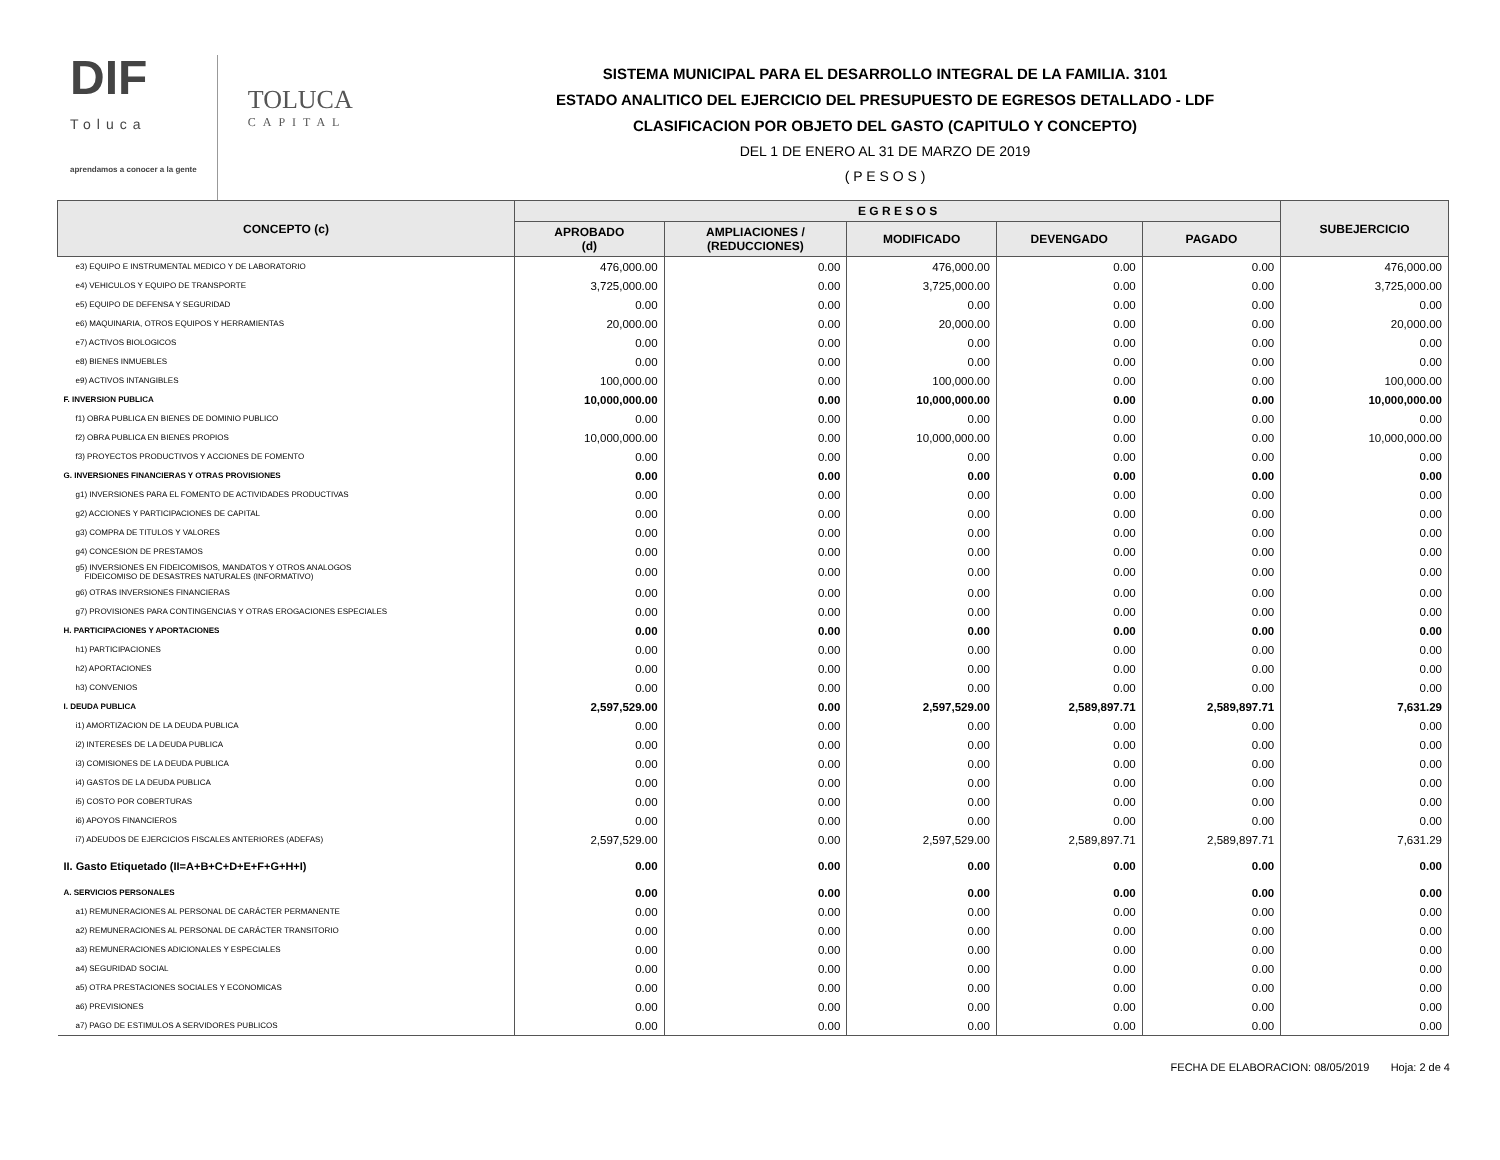DIF
Toluca
aprendamos a conocer a la gente
TOLUCA
CAPITAL
SISTEMA MUNICIPAL PARA EL DESARROLLO INTEGRAL DE LA FAMILIA. 3101
ESTADO ANALITICO DEL EJERCICIO DEL PRESUPUESTO DE EGRESOS DETALLADO - LDF
CLASIFICACION POR OBJETO DEL GASTO (CAPITULO Y CONCEPTO)
DEL 1 DE ENERO AL 31 DE MARZO DE 2019
( P E S O S )
| CONCEPTO (c) | E G R E S O S | | | | | SUBEJERCICIO |
| --- | --- | --- | --- | --- | --- | --- |
| | APROBADO (d) | AMPLIACIONES / (REDUCCIONES) | MODIFICADO | DEVENGADO | PAGADO | |
| e3) EQUIPO E INSTRUMENTAL MEDICO Y DE LABORATORIO | 476,000.00 | 0.00 | 476,000.00 | 0.00 | 0.00 | 476,000.00 |
| e4) VEHICULOS Y EQUIPO DE TRANSPORTE | 3,725,000.00 | 0.00 | 3,725,000.00 | 0.00 | 0.00 | 3,725,000.00 |
| e5) EQUIPO DE DEFENSA Y SEGURIDAD | 0.00 | 0.00 | 0.00 | 0.00 | 0.00 | 0.00 |
| e6) MAQUINARIA, OTROS EQUIPOS Y HERRAMIENTAS | 20,000.00 | 0.00 | 20,000.00 | 0.00 | 0.00 | 20,000.00 |
| e7) ACTIVOS BIOLOGICOS | 0.00 | 0.00 | 0.00 | 0.00 | 0.00 | 0.00 |
| e8) BIENES INMUEBLES | 0.00 | 0.00 | 0.00 | 0.00 | 0.00 | 0.00 |
| e9) ACTIVOS INTANGIBLES | 100,000.00 | 0.00 | 100,000.00 | 0.00 | 0.00 | 100,000.00 |
| F. INVERSION PUBLICA | 10,000,000.00 | 0.00 | 10,000,000.00 | 0.00 | 0.00 | 10,000,000.00 |
| f1) OBRA PUBLICA EN BIENES DE DOMINIO PUBLICO | 0.00 | 0.00 | 0.00 | 0.00 | 0.00 | 0.00 |
| f2) OBRA PUBLICA EN BIENES PROPIOS | 10,000,000.00 | 0.00 | 10,000,000.00 | 0.00 | 0.00 | 10,000,000.00 |
| f3) PROYECTOS PRODUCTIVOS Y ACCIONES DE FOMENTO | 0.00 | 0.00 | 0.00 | 0.00 | 0.00 | 0.00 |
| G. INVERSIONES FINANCIERAS Y OTRAS PROVISIONES | 0.00 | 0.00 | 0.00 | 0.00 | 0.00 | 0.00 |
| g1) INVERSIONES PARA EL FOMENTO DE ACTIVIDADES PRODUCTIVAS | 0.00 | 0.00 | 0.00 | 0.00 | 0.00 | 0.00 |
| g2) ACCIONES Y PARTICIPACIONES DE CAPITAL | 0.00 | 0.00 | 0.00 | 0.00 | 0.00 | 0.00 |
| g3) COMPRA DE TITULOS Y VALORES | 0.00 | 0.00 | 0.00 | 0.00 | 0.00 | 0.00 |
| g4) CONCESION DE PRESTAMOS | 0.00 | 0.00 | 0.00 | 0.00 | 0.00 | 0.00 |
| g5) INVERSIONES EN FIDEICOMISOS, MANDATOS Y OTROS ANALOGOS FIDEICOMISO DE DESASTRES NATURALES (INFORMATIVO) | 0.00 | 0.00 | 0.00 | 0.00 | 0.00 | 0.00 |
| g6) OTRAS INVERSIONES FINANCIERAS | 0.00 | 0.00 | 0.00 | 0.00 | 0.00 | 0.00 |
| g7) PROVISIONES PARA CONTINGENCIAS Y OTRAS EROGACIONES ESPECIALES | 0.00 | 0.00 | 0.00 | 0.00 | 0.00 | 0.00 |
| H. PARTICIPACIONES Y APORTACIONES | 0.00 | 0.00 | 0.00 | 0.00 | 0.00 | 0.00 |
| h1) PARTICIPACIONES | 0.00 | 0.00 | 0.00 | 0.00 | 0.00 | 0.00 |
| h2) APORTACIONES | 0.00 | 0.00 | 0.00 | 0.00 | 0.00 | 0.00 |
| h3) CONVENIOS | 0.00 | 0.00 | 0.00 | 0.00 | 0.00 | 0.00 |
| I. DEUDA PUBLICA | 2,597,529.00 | 0.00 | 2,597,529.00 | 2,589,897.71 | 2,589,897.71 | 7,631.29 |
| i1) AMORTIZACION DE LA DEUDA PUBLICA | 0.00 | 0.00 | 0.00 | 0.00 | 0.00 | 0.00 |
| i2) INTERESES DE LA DEUDA PUBLICA | 0.00 | 0.00 | 0.00 | 0.00 | 0.00 | 0.00 |
| i3) COMISIONES DE LA DEUDA PUBLICA | 0.00 | 0.00 | 0.00 | 0.00 | 0.00 | 0.00 |
| i4) GASTOS DE LA DEUDA PUBLICA | 0.00 | 0.00 | 0.00 | 0.00 | 0.00 | 0.00 |
| i5) COSTO POR COBERTURAS | 0.00 | 0.00 | 0.00 | 0.00 | 0.00 | 0.00 |
| i6) APOYOS FINANCIEROS | 0.00 | 0.00 | 0.00 | 0.00 | 0.00 | 0.00 |
| i7) ADEUDOS DE EJERCICIOS FISCALES ANTERIORES (ADEFAS) | 2,597,529.00 | 0.00 | 2,597,529.00 | 2,589,897.71 | 2,589,897.71 | 7,631.29 |
| II. Gasto Etiquetado (II=A+B+C+D+E+F+G+H+I) | 0.00 | 0.00 | 0.00 | 0.00 | 0.00 | 0.00 |
| A. SERVICIOS PERSONALES | 0.00 | 0.00 | 0.00 | 0.00 | 0.00 | 0.00 |
| a1) REMUNERACIONES AL PERSONAL DE CARÁCTER PERMANENTE | 0.00 | 0.00 | 0.00 | 0.00 | 0.00 | 0.00 |
| a2) REMUNERACIONES AL PERSONAL DE CARÁCTER TRANSITORIO | 0.00 | 0.00 | 0.00 | 0.00 | 0.00 | 0.00 |
| a3) REMUNERACIONES ADICIONALES Y ESPECIALES | 0.00 | 0.00 | 0.00 | 0.00 | 0.00 | 0.00 |
| a4) SEGURIDAD SOCIAL | 0.00 | 0.00 | 0.00 | 0.00 | 0.00 | 0.00 |
| a5) OTRA PRESTACIONES SOCIALES Y ECONOMICAS | 0.00 | 0.00 | 0.00 | 0.00 | 0.00 | 0.00 |
| a6) PREVISIONES | 0.00 | 0.00 | 0.00 | 0.00 | 0.00 | 0.00 |
| a7) PAGO DE ESTIMULOS A SERVIDORES PUBLICOS | 0.00 | 0.00 | 0.00 | 0.00 | 0.00 | 0.00 |
FECHA DE ELABORACION: 08/05/2019 Hoja: 2 de 4